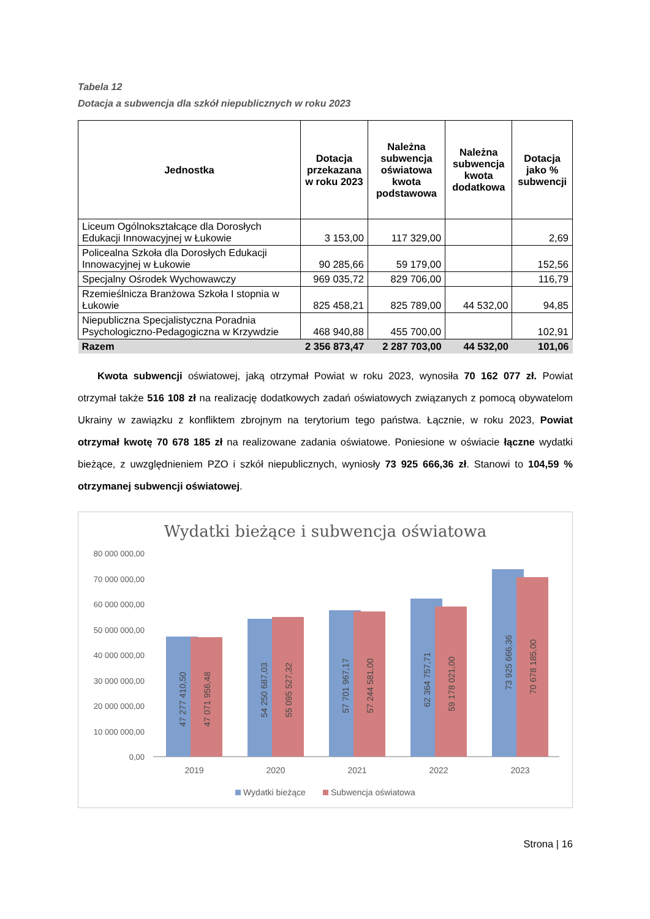Tabela 12
Dotacja a subwencja dla szkół niepublicznych w roku 2023
| Jednostka | Dotacja przekazana w roku 2023 | Należna subwencja oświatowa kwota podstawowa | Należna subwencja kwota dodatkowa | Dotacja jako % subwencji |
| --- | --- | --- | --- | --- |
| Liceum Ogólnokształcące dla Dorosłych Edukacji Innowacyjnej w Łukowie | 3 153,00 | 117 329,00 | | 2,69 |
| Policealna Szkoła dla Dorosłych Edukacji Innowacyjnej w Łukowie | 90 285,66 | 59 179,00 | | 152,56 |
| Specjalny Ośrodek Wychowawczy | 969 035,72 | 829 706,00 | | 116,79 |
| Rzemieślnicza Branżowa Szkoła I stopnia w Łukowie | 825 458,21 | 825 789,00 | 44 532,00 | 94,85 |
| Niepubliczna Specjalistyczna Poradnia Psychologiczno-Pedagogiczna w Krzywdzie | 468 940,88 | 455 700,00 | | 102,91 |
| Razem | 2 356 873,47 | 2 287 703,00 | 44 532,00 | 101,06 |
Kwota subwencji oświatowej, jaką otrzymał Powiat w roku 2023, wynosiła 70 162 077 zł. Powiat otrzymał także 516 108 zł na realizację dodatkowych zadań oświatowych związanych z pomocą obywatelom Ukrainy w zawiązku z konfliktem zbrojnym na terytorium tego państwa. Łącznie, w roku 2023, Powiat otrzymał kwotę 70 678 185 zł na realizowane zadania oświatowe. Poniesione w oświacie łączne wydatki bieżące, z uwzględnieniem PZO i szkół niepublicznych, wyniosły 73 925 666,36 zł. Stanowi to 104,59 % otrzymanej subwencji oświatowej.
Wydatki bieżące i subwencja oświatowa
80 000 000,00
70 000 000,00
60 000 000,00
50 000 000,00
40 000 000,00
30 000 000,00
20 000 000,00
10 000 000,00
0,00
47 277 410,50
47 071 956,48
54 250 687,03
55 095 527,32
57 701 967,17
57 244 581,00
62 364 757,71
59 178 021,00
73 925 666,36
70 678 185,00
2019
2020
2021
2022
2023
Wydatki bieżące
Subwencja oświatowa
Strona | 16